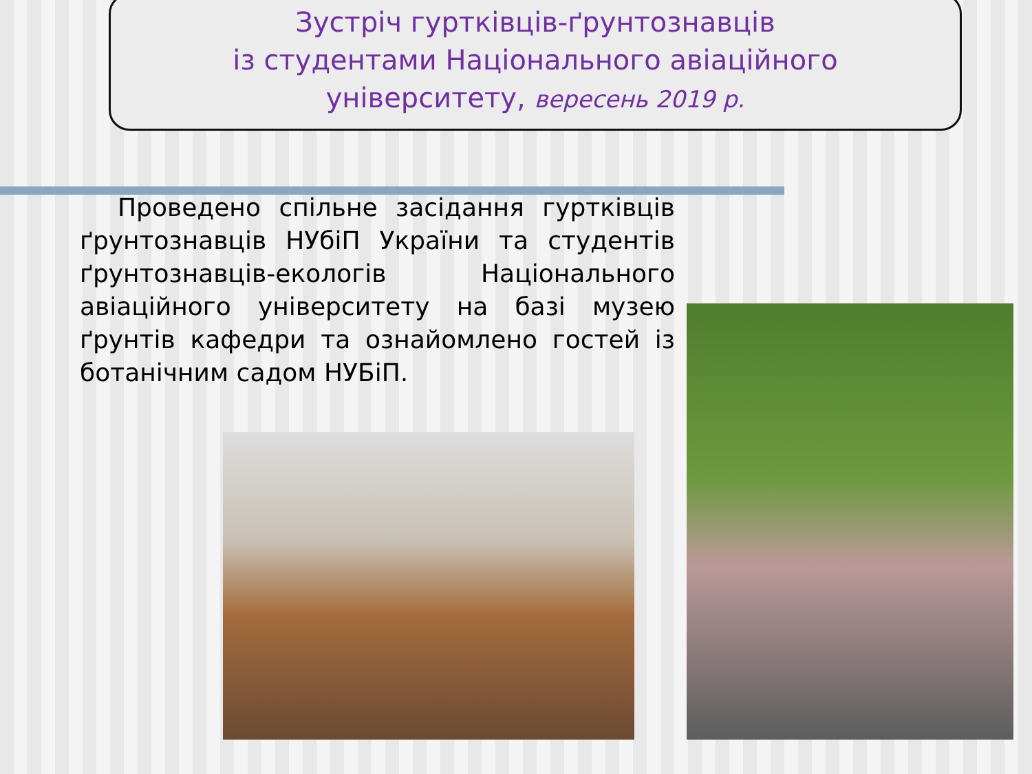Зустріч гуртківців-ґрунтознавців
із студентами Національного авіаційного
університету, вересень 2019 р.
Проведено спільне засідання гуртківців ґрунтознавців НУбіП України та студентів ґрунтознавців-екологів Національного авіаційного університету на базі музею ґрунтів кафедри та ознайомлено гостей із ботанічним садом НУБіП.